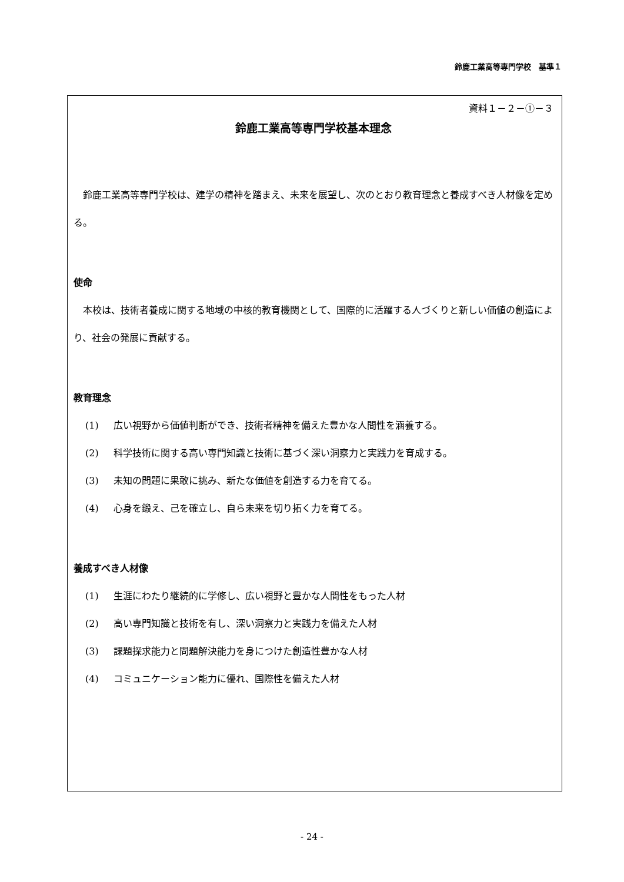鈴鹿工業高等専門学校　基準１
資料１－２－①－３
鈴鹿工業高等専門学校基本理念
鈴鹿工業高等専門学校は、建学の精神を踏まえ、未来を展望し、次のとおり教育理念と養成すべき人材像を定める。
使命
本校は、技術者養成に関する地域の中核的教育機関として、国際的に活躍する人づくりと新しい価値の創造により、社会の発展に貢献する。
教育理念
(1) 広い視野から価値判断ができ、技術者精神を備えた豊かな人間性を涵養する。
(2) 科学技術に関する高い専門知識と技術に基づく深い洞察力と実践力を育成する。
(3) 未知の問題に果敢に挑み、新たな価値を創造する力を育てる。
(4) 心身を鍛え、己を確立し、自ら未来を切り拓く力を育てる。
養成すべき人材像
(1) 生涯にわたり継続的に学修し、広い視野と豊かな人間性をもった人材
(2) 高い専門知識と技術を有し、深い洞察力と実践力を備えた人材
(3) 課題探求能力と問題解決能力を身につけた創造性豊かな人材
(4) コミュニケーション能力に優れ、国際性を備えた人材
- 24 -